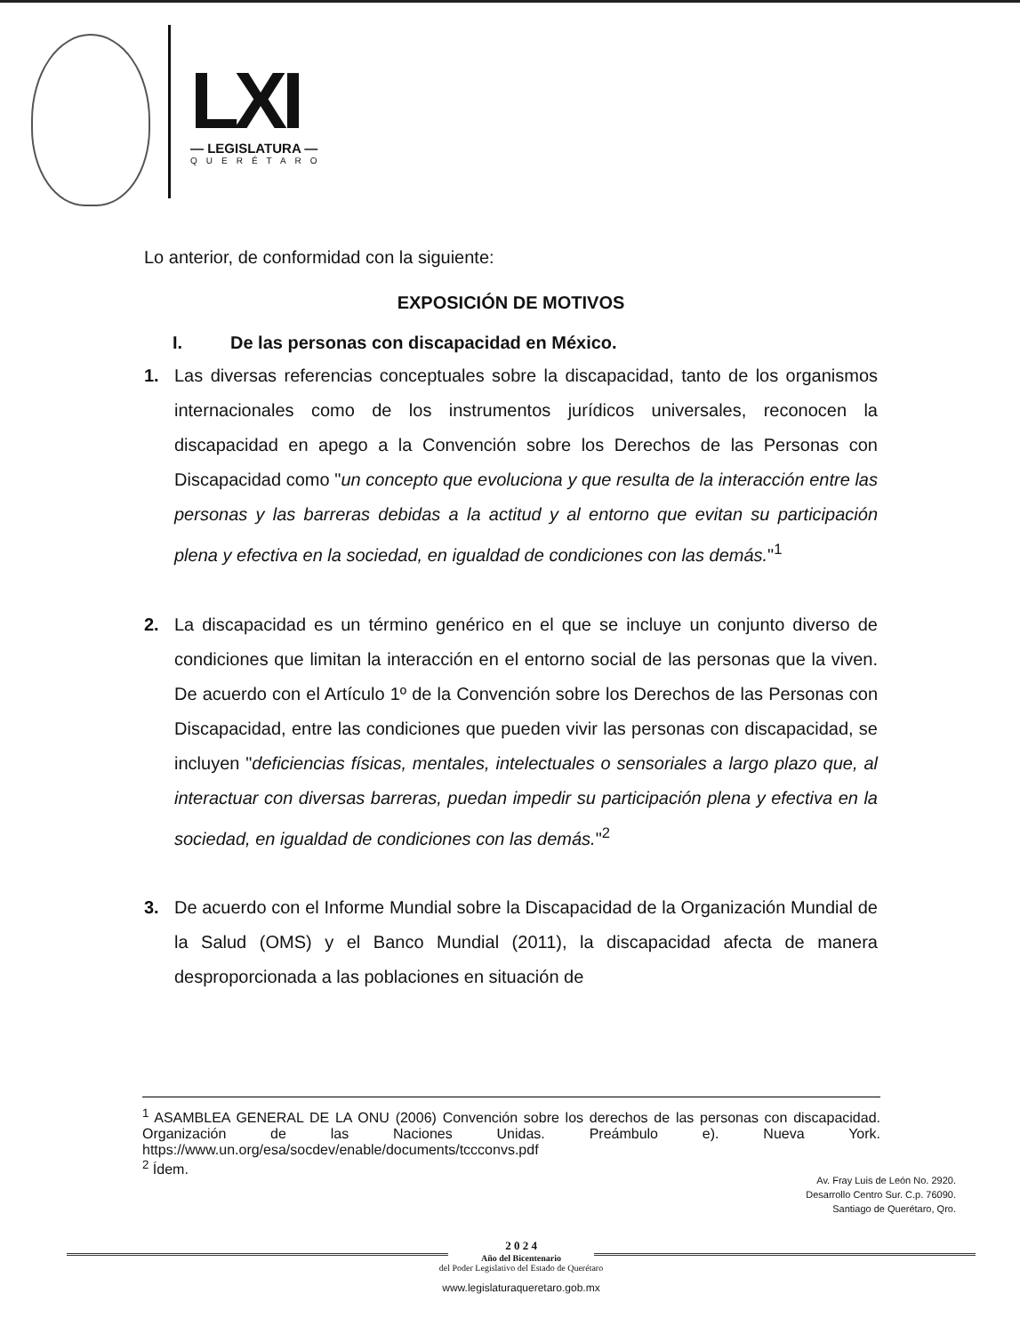LXI
— LEGISLATURA —
QUERÉTARO
Lo anterior, de conformidad con la siguiente:
EXPOSICIÓN DE MOTIVOS
I. De las personas con discapacidad en México.
1. Las diversas referencias conceptuales sobre la discapacidad, tanto de los organismos internacionales como de los instrumentos jurídicos universales, reconocen la discapacidad en apego a la Convención sobre los Derechos de las Personas con Discapacidad como "un concepto que evoluciona y que resulta de la interacción entre las personas y las barreras debidas a la actitud y al entorno que evitan su participación plena y efectiva en la sociedad, en igualdad de condiciones con las demás."<sup>1</sup>
2. La discapacidad es un término genérico en el que se incluye un conjunto diverso de condiciones que limitan la interacción en el entorno social de las personas que la viven. De acuerdo con el Artículo 1º de la Convención sobre los Derechos de las Personas con Discapacidad, entre las condiciones que pueden vivir las personas con discapacidad, se incluyen "deficiencias físicas, mentales, intelectuales o sensoriales a largo plazo que, al interactuar con diversas barreras, puedan impedir su participación plena y efectiva en la sociedad, en igualdad de condiciones con las demás."<sup>2</sup>
3. De acuerdo con el Informe Mundial sobre la Discapacidad de la Organización Mundial de la Salud (OMS) y el Banco Mundial (2011), la discapacidad afecta de manera desproporcionada a las poblaciones en situación de
<sup>1</sup> ASAMBLEA GENERAL DE LA ONU (2006) Convención sobre los derechos de las personas con discapacidad. Organización de las Naciones Unidas. Preámbulo e). Nueva York. https://www.un.org/esa/socdev/enable/documents/tccconvs.pdf
<sup>2</sup> Ídem.
Av. Fray Luis de León No. 2920.
Desarrollo Centro Sur. C.p. 76090.
Santiago de Querétaro, Qro.
2 0 2 4
Año del Bicentenario
del Poder Legislativo del Estado de Querétaro
www.legislaturaqueretaro.gob.mx